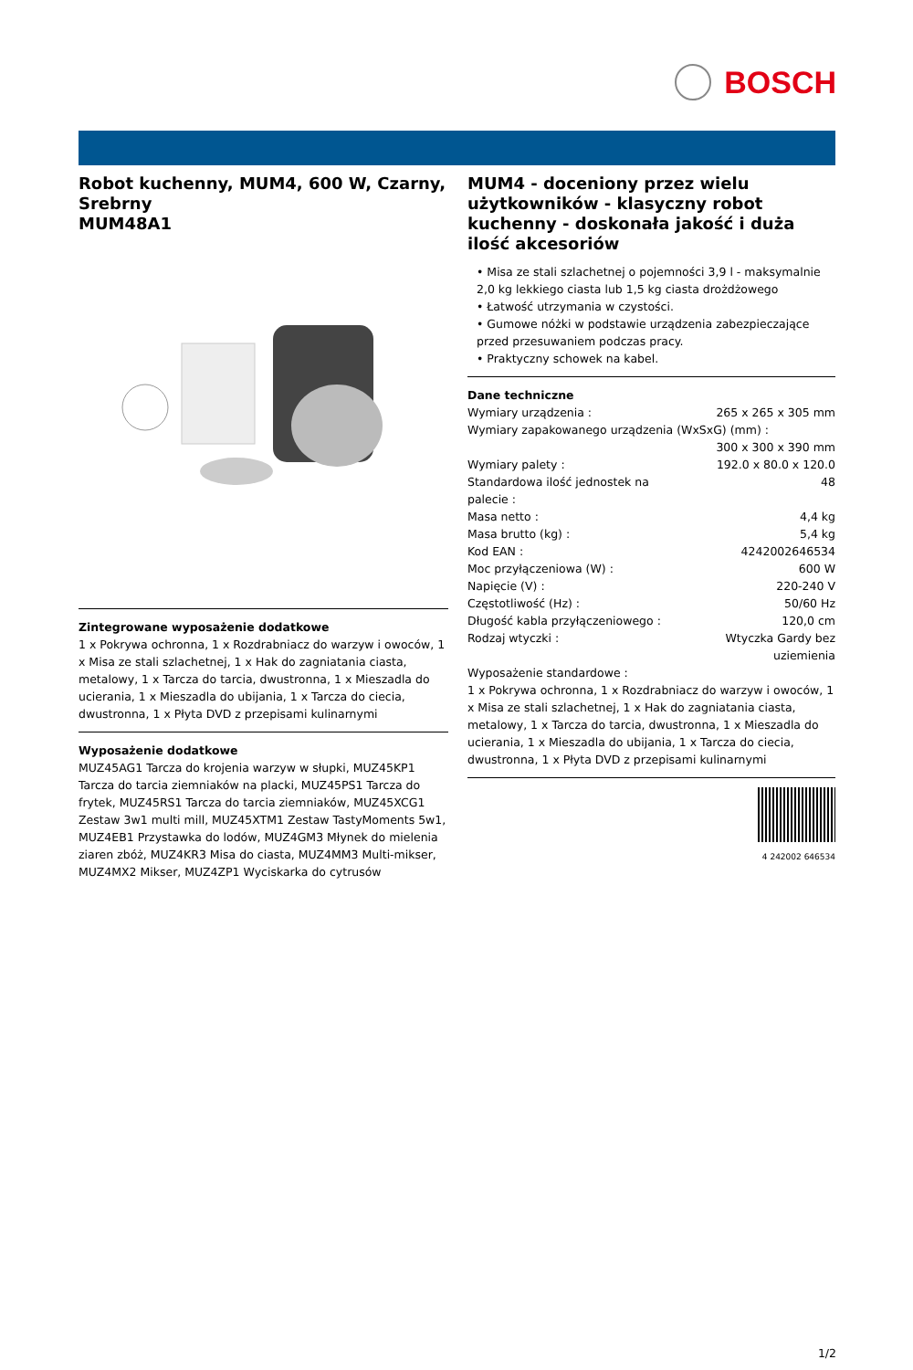BOSCH
Robot kuchenny, MUM4, 600 W, Czarny, Srebrny
MUM48A1
Zintegrowane wyposażenie dodatkowe
1 x Pokrywa ochronna, 1 x Rozdrabniacz do warzyw i owoców, 1 x Misa ze stali szlachetnej, 1 x Hak do zagniatania ciasta, metalowy, 1 x Tarcza do tarcia, dwustronna, 1 x Mieszadla do ucierania, 1 x Mieszadla do ubijania, 1 x Tarcza do ciecia, dwustronna, 1 x Płyta DVD z przepisami kulinarnymi
Wyposażenie dodatkowe
MUZ45AG1 Tarcza do krojenia warzyw w słupki, MUZ45KP1 Tarcza do tarcia ziemniaków na placki, MUZ45PS1 Tarcza do frytek, MUZ45RS1 Tarcza do tarcia ziemniaków, MUZ45XCG1 Zestaw 3w1 multi mill, MUZ45XTM1 Zestaw TastyMoments 5w1, MUZ4EB1 Przystawka do lodów, MUZ4GM3 Młynek do mielenia ziaren zbóż, MUZ4KR3 Misa do ciasta, MUZ4MM3 Multi-mikser, MUZ4MX2 Mikser, MUZ4ZP1 Wyciskarka do cytrusów
MUM4 - doceniony przez wielu użytkowników - klasyczny robot kuchenny - doskonała jakość i duża ilość akcesoriów
• Misa ze stali szlachetnej o pojemności 3,9 l - maksymalnie 2,0 kg lekkiego ciasta lub 1,5 kg ciasta drożdżowego
• Łatwość utrzymania w czystości.
• Gumowe nóżki w podstawie urządzenia zabezpieczające przed przesuwaniem podczas pracy.
• Praktyczny schowek na kabel.
Dane techniczne
| Wymiary urządzenia : | 265 x 265 x 305 mm |
| Wymiary zapakowanego urządzenia (WxSxG) (mm) : | |
| | 300 x 300 x 390 mm |
| Wymiary palety : | 192.0 x 80.0 x 120.0 |
| Standardowa ilość jednostek na palecie : | 48 |
| Masa netto : | 4,4 kg |
| Masa brutto (kg) : | 5,4 kg |
| Kod EAN : | 4242002646534 |
| Moc przyłączeniowa (W) : | 600 W |
| Napięcie (V) : | 220-240 V |
| Częstotliwość (Hz) : | 50/60 Hz |
| Długość kabla przyłączeniowego : | 120,0 cm |
| Rodzaj wtyczki : | Wtyczka Gardy bez uziemienia |
| Wyposażenie standardowe : | |
1 x Pokrywa ochronna, 1 x Rozdrabniacz do warzyw i owoców, 1 x Misa ze stali szlachetnej, 1 x Hak do zagniatania ciasta, metalowy, 1 x Tarcza do tarcia, dwustronna, 1 x Mieszadla do ucierania, 1 x Mieszadla do ubijania, 1 x Tarcza do ciecia, dwustronna, 1 x Płyta DVD z przepisami kulinarnymi
4 242002 646534
1/2